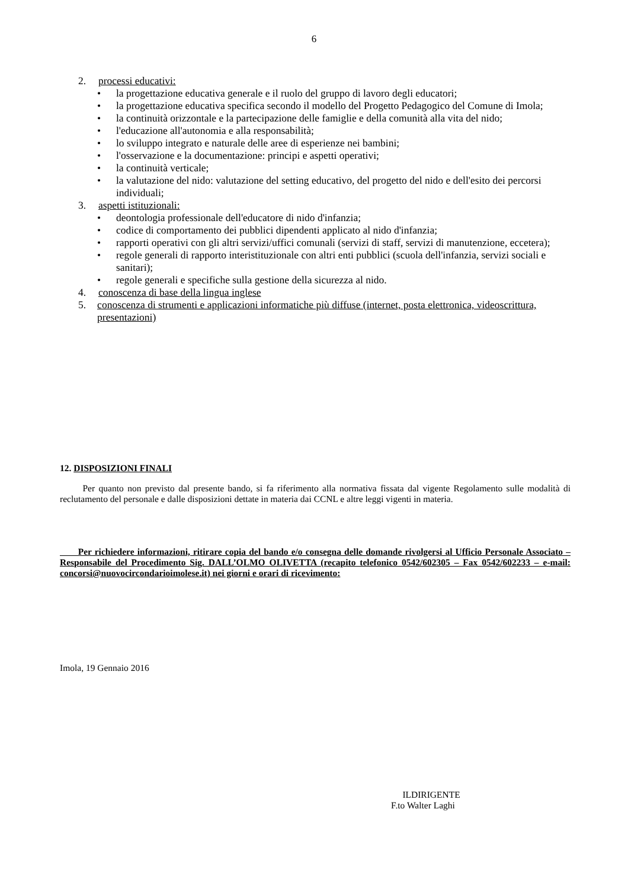6
2. processi educativi:
• la progettazione educativa generale e il ruolo del gruppo di lavoro degli educatori;
• la progettazione educativa specifica secondo il modello del Progetto Pedagogico del Comune di Imola;
• la continuità orizzontale e la partecipazione delle famiglie e della comunità alla vita del nido;
• l'educazione all'autonomia e alla responsabilità;
• lo sviluppo integrato e naturale delle aree di esperienze nei bambini;
• l'osservazione e la documentazione: principi e aspetti operativi;
• la continuità verticale;
• la valutazione del nido: valutazione del setting educativo, del progetto del nido e dell'esito dei percorsi individuali;
3. aspetti istituzionali:
• deontologia professionale dell'educatore di nido d'infanzia;
• codice di comportamento dei pubblici dipendenti applicato al nido d'infanzia;
• rapporti operativi con gli altri servizi/uffici comunali (servizi di staff, servizi di manutenzione, eccetera);
• regole generali di rapporto interistituzionale con altri enti pubblici (scuola dell'infanzia, servizi sociali e sanitari);
• regole generali e specifiche sulla gestione della sicurezza al nido.
4. conoscenza di base della lingua inglese
5. conoscenza di strumenti e applicazioni informatiche più diffuse (internet, posta elettronica, videoscrittura, presentazioni)
12. DISPOSIZIONI FINALI
Per quanto non previsto dal presente bando, si fa riferimento alla normativa fissata dal vigente Regolamento sulle modalità di reclutamento del personale e dalle disposizioni dettate in materia dai CCNL e altre leggi vigenti in materia.
Per richiedere informazioni, ritirare copia del bando e/o consegna delle domande rivolgersi al Ufficio Personale Associato – Responsabile del Procedimento Sig. DALL’OLMO OLIVETTA (recapito telefonico 0542/602305 – Fax 0542/602233 – e-mail: concorsi@nuovocircondarioimolese.it) nei giorni e orari di ricevimento:
Imola, 19 Gennaio 2016
ILDIRIGENTE
F.to Walter Laghi